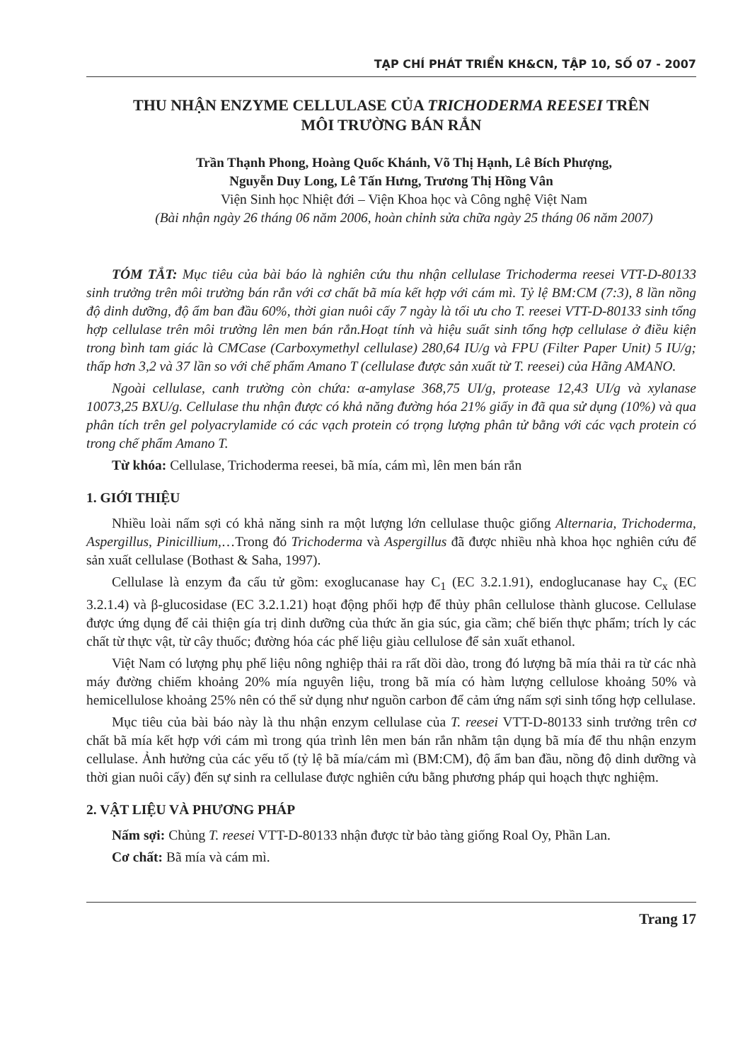TẠP CHÍ PHÁT TRIỂN KH&CN, TẬP 10, SỐ 07 - 2007
THU NHẬN ENZYME CELLULASE CỦA TRICHODERMA REESEI TRÊN
MÔI TRƯỜNG BÁN RẮN
Trần Thạnh Phong, Hoàng Quốc Khánh, Võ Thị Hạnh, Lê Bích Phượng,
Nguyễn Duy Long, Lê Tấn Hưng, Trương Thị Hồng Vân
Viện Sinh học Nhiệt đới – Viện Khoa học và Công nghệ Việt Nam
(Bài nhận ngày 26 tháng 06 năm 2006, hoàn chỉnh sửa chữa ngày 25 tháng 06 năm 2007)
TÓM TẮT: Mục tiêu của bài báo là nghiên cứu thu nhận cellulase Trichoderma reesei VTT-D-80133 sinh trưởng trên môi trường bán rắn với cơ chất bã mía kết hợp với cám mì. Tỷ lệ BM:CM (7:3), 8 lần nồng độ dinh dưỡng, độ ẩm ban đầu 60%, thời gian nuôi cấy 7 ngày là tối ưu cho T. reesei VTT-D-80133 sinh tổng hợp cellulase trên môi trường lên men bán rắn.Hoạt tính và hiệu suất sinh tổng hợp cellulase ở điều kiện trong bình tam giác là CMCase (Carboxymethyl cellulase) 280,64 IU/g và FPU (Filter Paper Unit) 5 IU/g; thấp hơn 3,2 và 37 lần so với chế phẩm Amano T (cellulase được sản xuất từ T. reesei) của Hãng AMANO.
Ngoài cellulase, canh trường còn chứa: α-amylase 368,75 UI/g, protease 12,43 UI/g và xylanase 10073,25 BXU/g. Cellulase thu nhận được có khả năng đường hóa 21% giấy in đã qua sử dụng (10%) và qua phân tích trên gel polyacrylamide có các vạch protein có trọng lượng phân tử bằng với các vạch protein có trong chế phẩm Amano T.
Từ khóa: Cellulase, Trichoderma reesei, bã mía, cám mì, lên men bán rắn
1. GIỚI THIỆU
Nhiều loài nấm sợi có khả năng sinh ra một lượng lớn cellulase thuộc giống Alternaria, Trichoderma, Aspergillus, Pinicillium,…Trong đó Trichoderma và Aspergillus đã được nhiều nhà khoa học nghiên cứu để sản xuất cellulase (Bothast & Saha, 1997).
Cellulase là enzym đa cấu tử gồm: exoglucanase hay C<sub>1</sub> (EC 3.2.1.91), endoglucanase hay C<sub>x</sub> (EC 3.2.1.4) và β-glucosidase (EC 3.2.1.21) hoạt động phối hợp để thủy phân cellulose thành glucose. Cellulase được ứng dụng để cải thiện gía trị dinh dưỡng của thức ăn gia súc, gia cầm; chế biến thực phẩm; trích ly các chất từ thực vật, từ cây thuốc; đường hóa các phế liệu giàu cellulose để sản xuất ethanol.
Việt Nam có lượng phụ phế liệu nông nghiệp thải ra rất dồi dào, trong đó lượng bã mía thải ra từ các nhà máy đường chiếm khoảng 20% mía nguyên liệu, trong bã mía có hàm lượng cellulose khoảng 50% và hemicellulose khoảng 25% nên có thể sử dụng như nguồn carbon để cảm ứng nấm sợi sinh tổng hợp cellulase.
Mục tiêu của bài báo này là thu nhận enzym cellulase của T. reesei VTT-D-80133 sinh trưởng trên cơ chất bã mía kết hợp với cám mì trong qúa trình lên men bán rắn nhằm tận dụng bã mía để thu nhận enzym cellulase. Ảnh hưởng của các yếu tố (tỷ lệ bã mía/cám mì (BM:CM), độ ẩm ban đầu, nồng độ dinh dưỡng và thời gian nuôi cấy) đến sự sinh ra cellulase được nghiên cứu bằng phương pháp qui hoạch thực nghiệm.
2. VẬT LIỆU VÀ PHƯƠNG PHÁP
Nấm sợi: Chủng T. reesei VTT-D-80133 nhận được từ bảo tàng giống Roal Oy, Phần Lan.
Cơ chất: Bã mía và cám mì.
Trang 17